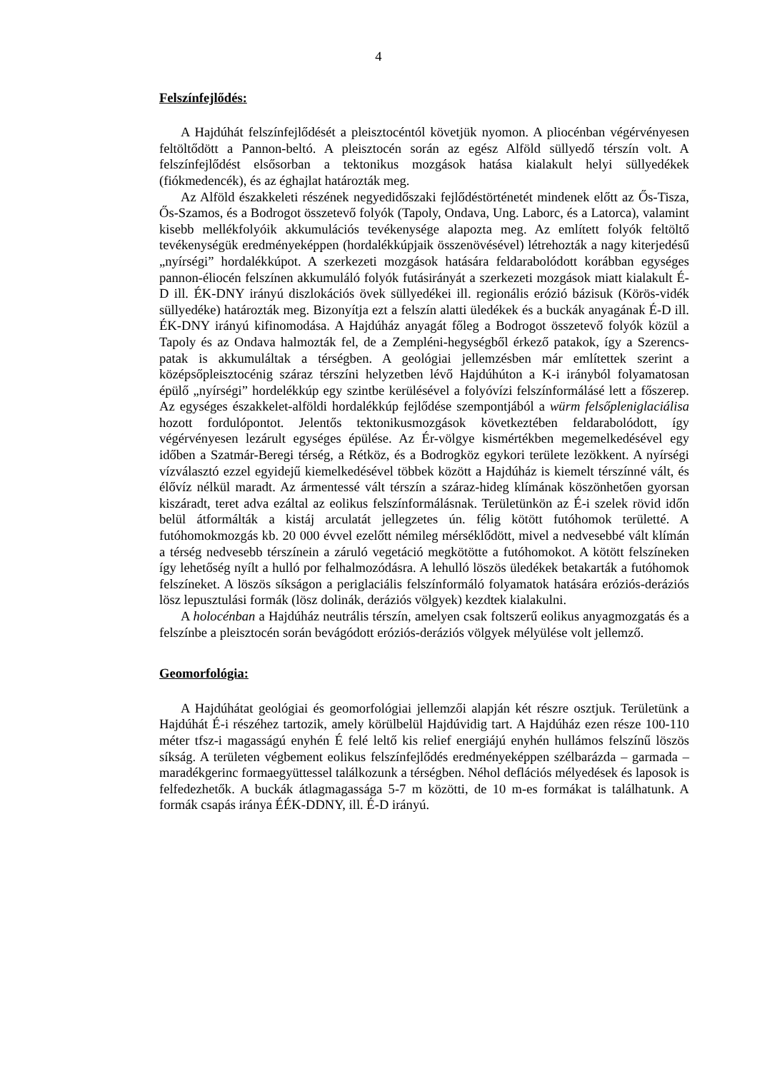4
Felszínfejlődés:
A Hajdúhát felszínfejlődését a pleisztocéntól követjük nyomon. A pliocénban végérvényesen feltöltődött a Pannon-beltó. A pleisztocén során az egész Alföld süllyedő térszín volt. A felszínfejlődést elsősorban a tektonikus mozgások hatása kialakult helyi süllyedékek (fiókmedencék), és az éghajlat határozták meg.
Az Alföld északkeleti részének negyedidőszaki fejlődéstörténetét mindenek előtt az Ős-Tisza, Ős-Szamos, és a Bodrogot összetevő folyók (Tapoly, Ondava, Ung. Laborc, és a Latorca), valamint kisebb mellékfolyóik akkumulációs tevékenysége alapozta meg. Az említett folyók feltöltő tevékenységük eredményeképpen (hordalékkúpjaik összenövésével) létrehozták a nagy kiterjedésű „nyírségi” hordalékkúpot. A szerkezeti mozgások hatására feldarabolódott korábban egységes pannon-éliocén felszínen akkumuláló folyók futásirányát a szerkezeti mozgások miatt kialakult É-D ill. ÉK-DNY irányú diszlokációs övek süllyedékei ill. regionális erózió bázisuk (Körös-vidék süllyedéke) határozták meg. Bizonyítja ezt a felszín alatti üledékek és a buckák anyagának É-D ill. ÉK-DNY irányú kifinomodása. A Hajdúház anyagát főleg a Bodrogot összetevő folyók közül a Tapoly és az Ondava halmozták fel, de a Zempléni-hegységből érkező patakok, így a Szerencs-patak is akkumuláltak a térségben. A geológiai jellemzésben már említettek szerint a középsőpleisztocénig száraz térszíni helyzetben lévő Hajdúhúton a K-i irányból folyamatosan épülő „nyírségi” hordelékkúp egy szintbe kerülésével a folyóvízi felszínformálásé lett a főszerep. Az egységes északkelet-alföldi hordalékkúp fejlődése szempontjából a würm felsőpleniglaciálisa hozott fordulópontot. Jelentős tektonikusmozgások következtében feldarabolódott, így végérvényesen lezárult egységes épülése. Az Ér-völgye kismértékben megemelkedésével egy időben a Szatmár-Beregi térség, a Rétköz, és a Bodrogköz egykori területe lezökkent. A nyírségi vízválasztó ezzel egyidejű kiemelkedésével többek között a Hajdúház is kiemelt térszínné vált, és élővíz nélkül maradt. Az ármentessé vált térszín a száraz-hideg klímának köszönhetően gyorsan kiszáradt, teret adva ezáltal az eolikus felszínformálásnak. Területünkön az É-i szelek rövid időn belül átformálták a kistáj arculatát jellegzetes ún. félig kötött futóhomok területté. A futóhomokmozgás kb. 20 000 évvel ezelőtt némileg mérséklődött, mivel a nedvesebbé vált klímán a térség nedvesebb térszínein a záruló vegetáció megkötötte a futóhomokot. A kötött felszíneken így lehetőség nyílt a hulló por felhalmozódásra. A lehulló löszös üledékek betakarták a futóhomok felszíneket. A löszös síkságon a periglaciális felszínformáló folyamatok hatására eróziós-deráziós lösz lepusztulási formák (lösz dolinák, deráziós völgyek) kezdtek kialakulni.
A holocénban a Hajdúház neutrális térszín, amelyen csak foltszerű eolikus anyagmozgatás és a felszínbe a pleisztocén során bevágódott eróziós-deráziós völgyek mélyülése volt jellemző.
Geomorfológia:
A Hajdúhátat geológiai és geomorfológiai jellemzői alapján két részre osztjuk. Területünk a Hajdúhát É-i részéhez tartozik, amely körülbelül Hajdúvidig tart. A Hajdúház ezen része 100-110 méter tfsz-i magasságú enyhén É felé leltő kis relief energiájú enyhén hullámos felszínű löszös síkság. A területen végbement eolikus felszínfejlődés eredményeképpen szélbarázda – garmada – maradékgerinc formaegyüttessel találkozunk a térségben. Néhol deflációs mélyedések és laposok is felfedezhetők. A buckák átlagmagassága 5-7 m közötti, de 10 m-es formákat is találhatunk. A formák csapás iránya ÉÉK-DDNY, ill. É-D irányú.